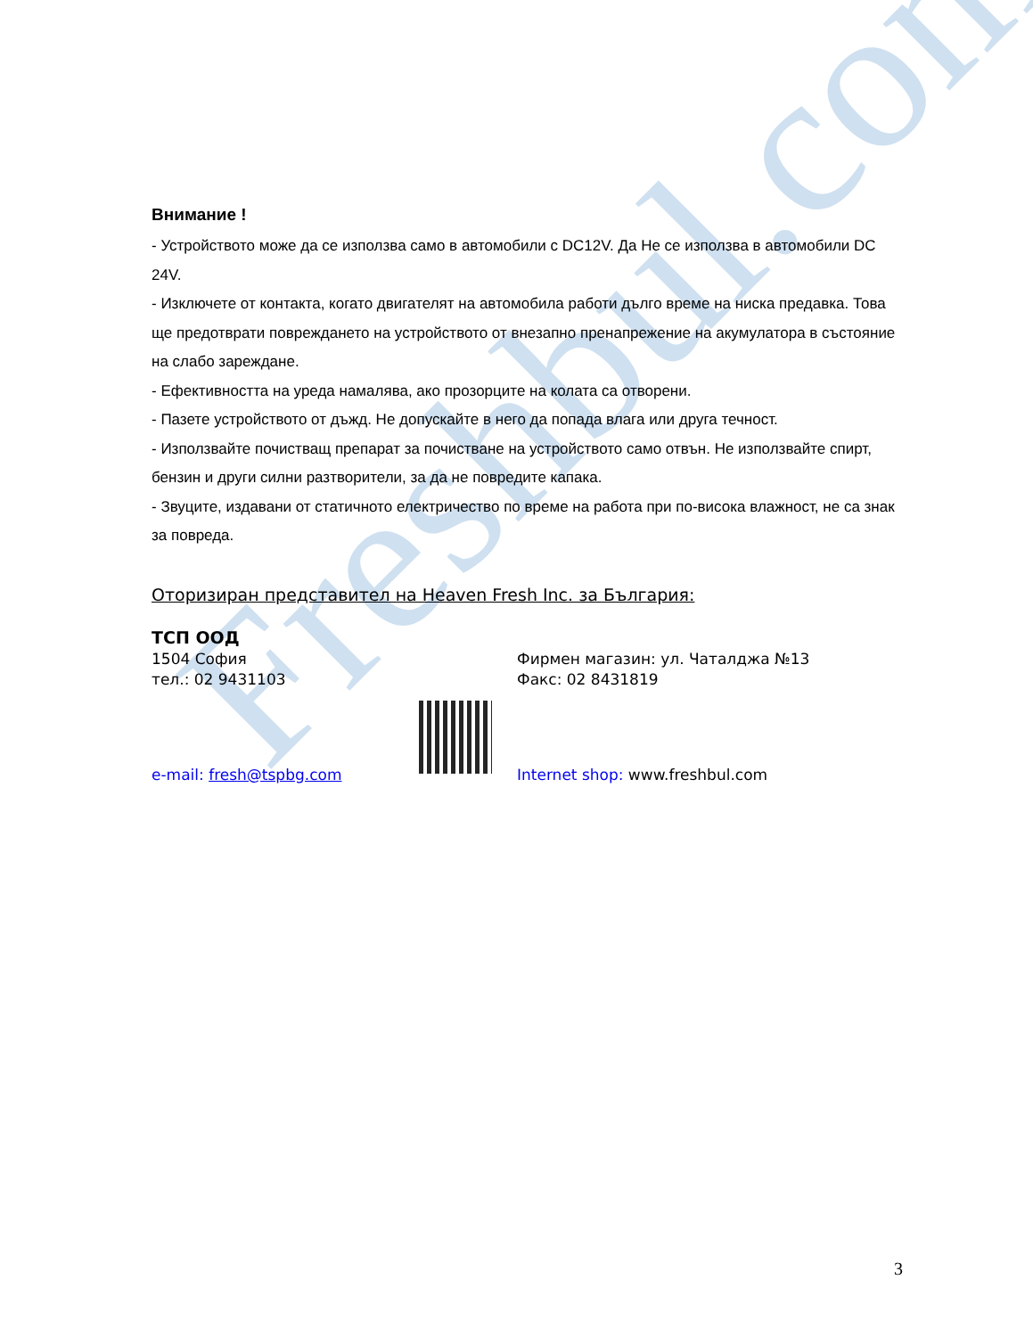Freshbul.com
Внимание !
- Устройството може да се използва само в автомобили с DC12V. Да Не се използва в автомобили DC 24V.
- Изключете от контакта, когато двигателят на автомобила работи дълго време на ниска предавка. Това ще предотврати повреждането на устройството от внезапно пренапрежение на акумулатора в състояние на слабо зареждане.
- Ефективността на уреда намалява, ако прозорците на колата са отворени.
- Пазете устройството от дъжд. Не допускайте в него да попада влага или друга течност.
- Използвайте почистващ препарат за почистване на устройството само отвън. Не използвайте спирт, бензин и други силни разтворители, за да не повредите капака.
- Звуците, издавани от статичното електричество по време на работа при по-висока влажност, не са знак за повреда.
Оторизиран представител на Heaven Fresh Inc. за България:
ТСП ООД
1504 София Фирмен магазин: ул. Чаталджа №13
тел.: 02 9431103 Факс: 02 8431819
e-mail: fresh@tspbg.com Internet shop: www.freshbul.com
3